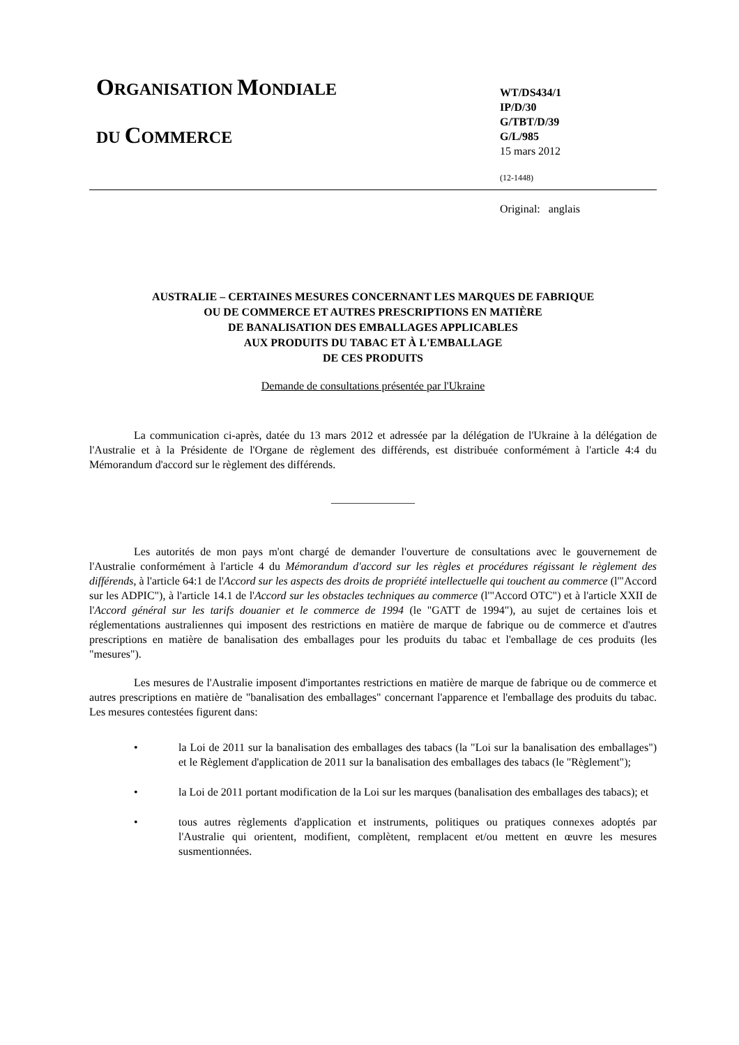ORGANISATION MONDIALE
DU COMMERCE
WT/DS434/1
IP/D/30
G/TBT/D/39
G/L/985
15 mars 2012
(12-1448)
Original: anglais
AUSTRALIE – CERTAINES MESURES CONCERNANT LES MARQUES DE FABRIQUE
OU DE COMMERCE ET AUTRES PRESCRIPTIONS EN MATIÈRE
DE BANALISATION DES EMBALLAGES APPLICABLES
AUX PRODUITS DU TABAC ET À L'EMBALLAGE
DE CES PRODUITS
Demande de consultations présentée par l'Ukraine
La communication ci-après, datée du 13 mars 2012 et adressée par la délégation de l'Ukraine à la délégation de l'Australie et à la Présidente de l'Organe de règlement des différends, est distribuée conformément à l'article 4:4 du Mémorandum d'accord sur le règlement des différends.
_______________
Les autorités de mon pays m'ont chargé de demander l'ouverture de consultations avec le gouvernement de l'Australie conformément à l'article 4 du Mémorandum d'accord sur les règles et procédures régissant le règlement des différends, à l'article 64:1 de l'Accord sur les aspects des droits de propriété intellectuelle qui touchent au commerce (l'"Accord sur les ADPIC"), à l'article 14.1 de l'Accord sur les obstacles techniques au commerce (l'"Accord OTC") et à l'article XXII de l'Accord général sur les tarifs douanier et le commerce de 1994 (le "GATT de 1994"), au sujet de certaines lois et réglementations australiennes qui imposent des restrictions en matière de marque de fabrique ou de commerce et d'autres prescriptions en matière de banalisation des emballages pour les produits du tabac et l'emballage de ces produits (les "mesures").
Les mesures de l'Australie imposent d'importantes restrictions en matière de marque de fabrique ou de commerce et autres prescriptions en matière de "banalisation des emballages" concernant l'apparence et l'emballage des produits du tabac. Les mesures contestées figurent dans:
• la Loi de 2011 sur la banalisation des emballages des tabacs (la "Loi sur la banalisation des emballages") et le Règlement d'application de 2011 sur la banalisation des emballages des tabacs (le "Règlement");
• la Loi de 2011 portant modification de la Loi sur les marques (banalisation des emballages des tabacs); et
• tous autres règlements d'application et instruments, politiques ou pratiques connexes adoptés par l'Australie qui orientent, modifient, complètent, remplacent et/ou mettent en œuvre les mesures susmentionnées.